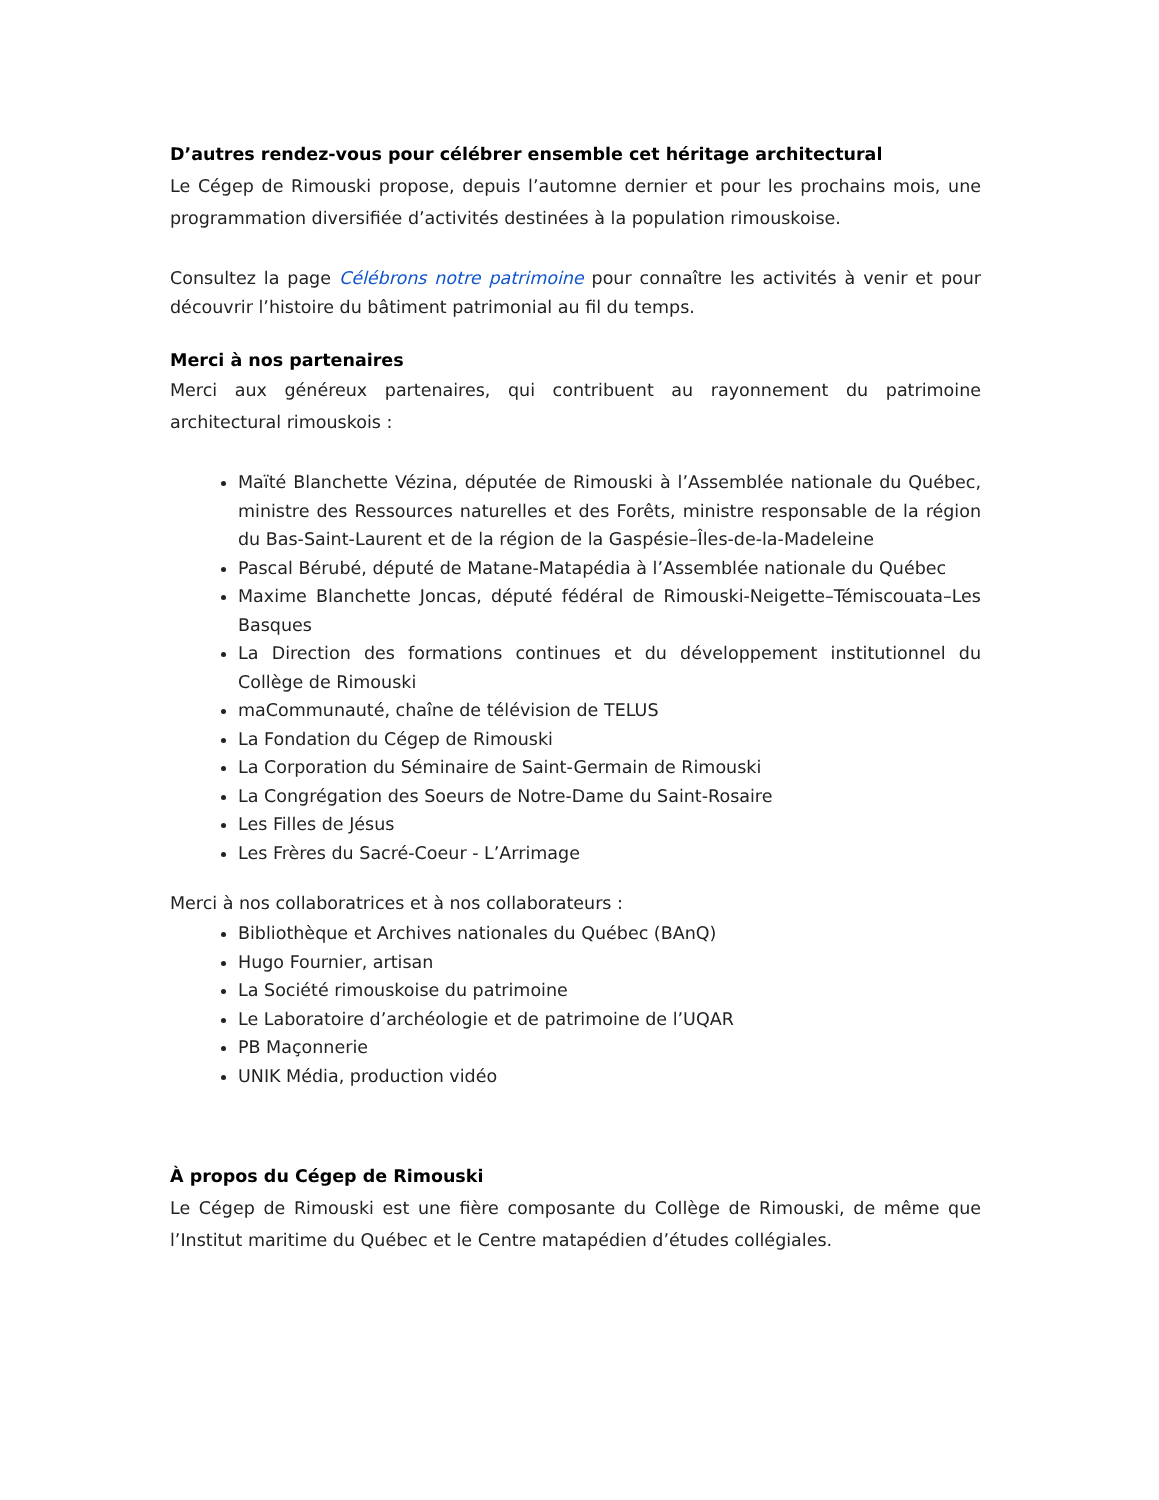D’autres rendez-vous pour célébrer ensemble cet héritage architectural
Le Cégep de Rimouski propose, depuis l’automne dernier et pour les prochains mois, une programmation diversifiée d’activités destinées à la population rimouskoise.
Consultez la page Célébrons notre patrimoine pour connaître les activités à venir et pour découvrir l’histoire du bâtiment patrimonial au fil du temps.
Merci à nos partenaires
Merci aux généreux partenaires, qui contribuent au rayonnement du patrimoine architectural rimouskois :
Maïté Blanchette Vézina, députée de Rimouski à l’Assemblée nationale du Québec, ministre des Ressources naturelles et des Forêts, ministre responsable de la région du Bas-Saint-Laurent et de la région de la Gaspésie–Îles-de-la-Madeleine
Pascal Bérubé, député de Matane-Matapédia à l’Assemblée nationale du Québec
Maxime Blanchette Joncas, député fédéral de Rimouski-Neigette–Témiscouata–Les Basques
La Direction des formations continues et du développement institutionnel du Collège de Rimouski
maCommunauté, chaîne de télévision de TELUS
La Fondation du Cégep de Rimouski
La Corporation du Séminaire de Saint-Germain de Rimouski
La Congrégation des Soeurs de Notre-Dame du Saint-Rosaire
Les Filles de Jésus
Les Frères du Sacré-Coeur - L’Arrimage
Merci à nos collaboratrices et à nos collaborateurs :
Bibliothèque et Archives nationales du Québec (BAnQ)
Hugo Fournier, artisan
La Société rimouskoise du patrimoine
Le Laboratoire d’archéologie et de patrimoine de l’UQAR
PB Maçonnerie
UNIK Média, production vidéo
À propos du Cégep de Rimouski
Le Cégep de Rimouski est une fière composante du Collège de Rimouski, de même que l’Institut maritime du Québec et le Centre matapédien d’études collégiales.